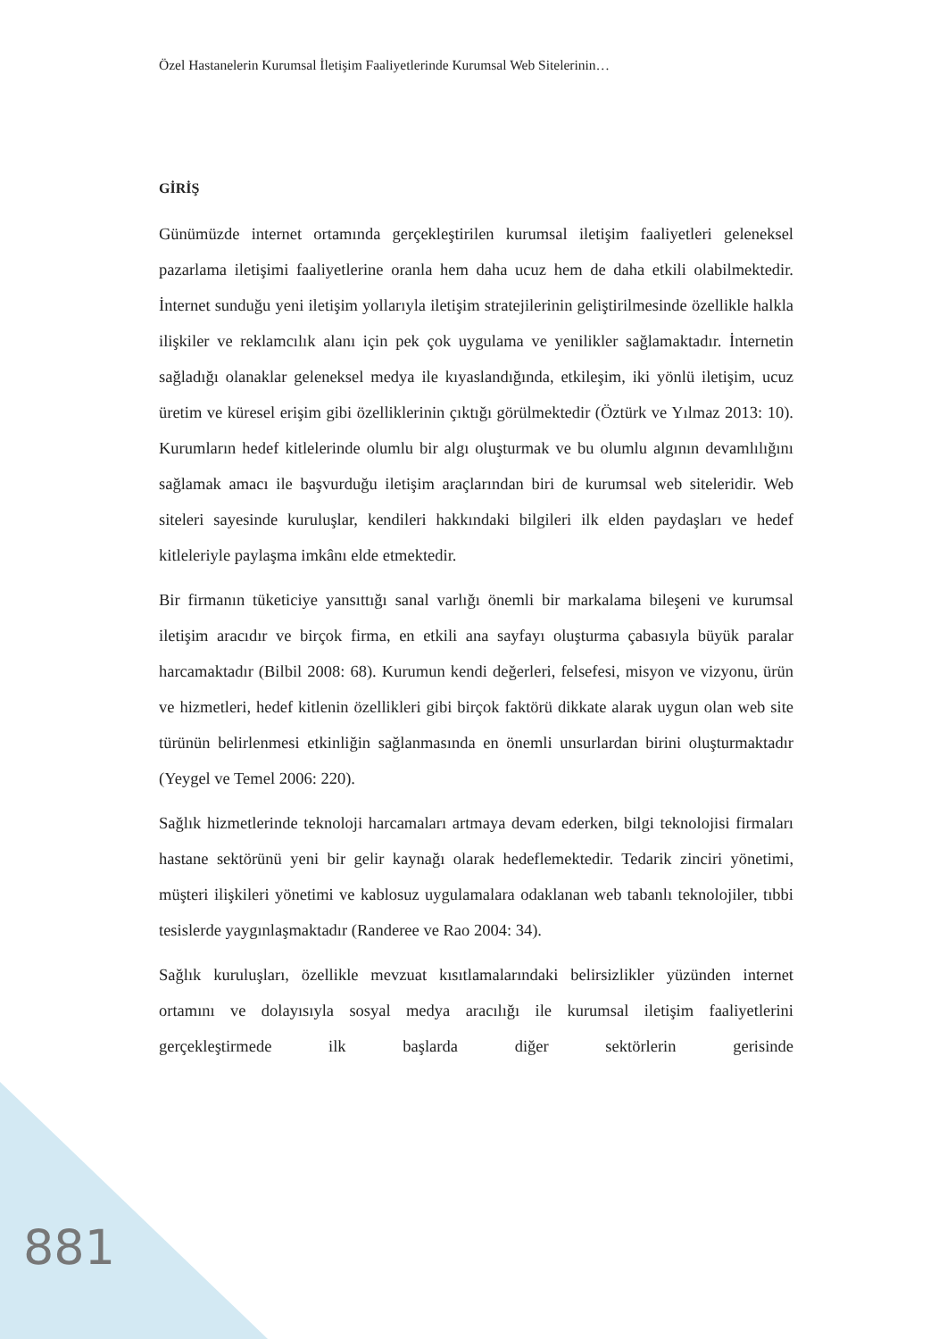Özel Hastanelerin Kurumsal İletişim Faaliyetlerinde Kurumsal Web Sitelerinin…
GİRİŞ
Günümüzde internet ortamında gerçekleştirilen kurumsal iletişim faaliyetleri geleneksel pazarlama iletişimi faaliyetlerine oranla hem daha ucuz hem de daha etkili olabilmektedir. İnternet sunduğu yeni iletişim yollarıyla iletişim stratejilerinin geliştirilmesinde özellikle halkla ilişkiler ve reklamcılık alanı için pek çok uygulama ve yenilikler sağlamaktadır. İnternetin sağladığı olanaklar geleneksel medya ile kıyaslandığında, etkileşim, iki yönlü iletişim, ucuz üretim ve küresel erişim gibi özelliklerinin çıktığı görülmektedir (Öztürk ve Yılmaz 2013: 10). Kurumların hedef kitlelerinde olumlu bir algı oluşturmak ve bu olumlu algının devamlılığını sağlamak amacı ile başvurduğu iletişim araçlarından biri de kurumsal web siteleridir. Web siteleri sayesinde kuruluşlar, kendileri hakkındaki bilgileri ilk elden paydaşları ve hedef kitleleriyle paylaşma imkânı elde etmektedir.
Bir firmanın tüketiciye yansıttığı sanal varlığı önemli bir markalama bileşeni ve kurumsal iletişim aracıdır ve birçok firma, en etkili ana sayfayı oluşturma çabasıyla büyük paralar harcamaktadır (Bilbil 2008: 68). Kurumun kendi değerleri, felsefesi, misyon ve vizyonu, ürün ve hizmetleri, hedef kitlenin özellikleri gibi birçok faktörü dikkate alarak uygun olan web site türünün belirlenmesi etkinliğin sağlanmasında en önemli unsurlardan birini oluşturmaktadır (Yeygel ve Temel 2006: 220).
Sağlık hizmetlerinde teknoloji harcamaları artmaya devam ederken, bilgi teknolojisi firmaları hastane sektörünü yeni bir gelir kaynağı olarak hedeflemektedir. Tedarik zinciri yönetimi, müşteri ilişkileri yönetimi ve kablosuz uygulamalara odaklanan web tabanlı teknolojiler, tıbbi tesislerde yaygınlaşmaktadır (Randeree ve Rao 2004: 34).
Sağlık kuruluşları, özellikle mevzuat kısıtlamalarındaki belirsizlikler yüzünden internet ortamını ve dolayısıyla sosyal medya aracılığı ile kurumsal iletişim faaliyetlerini gerçekleştirmede ilk başlarda diğer sektörlerin gerisinde
881